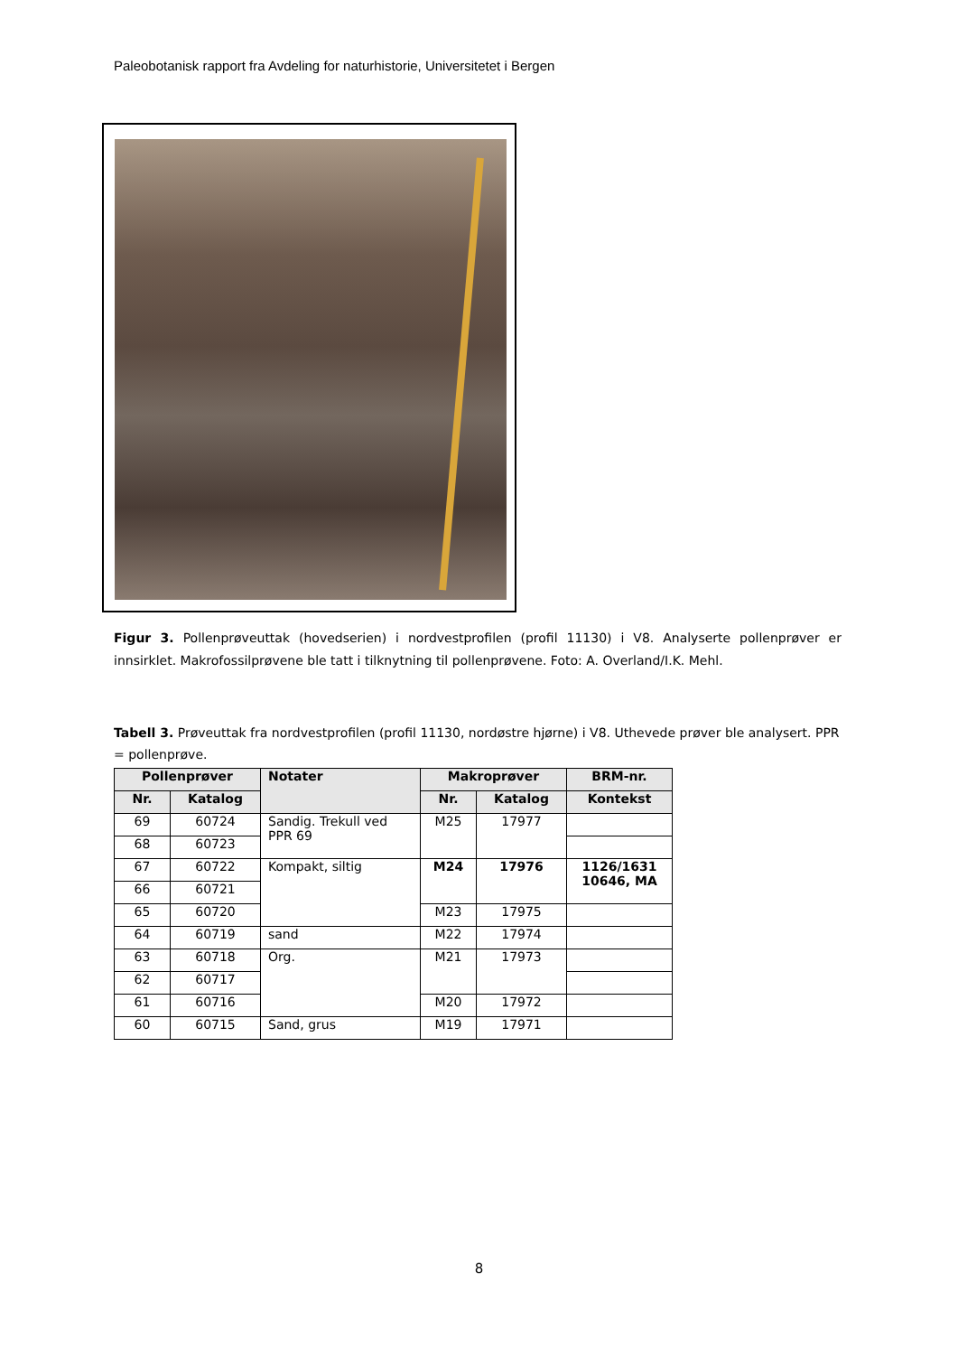Paleobotanisk rapport fra Avdeling for naturhistorie, Universitetet i Bergen
Figur 3. Pollenprøveuttak (hovedserien) i nordvestprofilen (profil 11130) i V8. Analyserte pollenprøver er innsirklet. Makrofossilprøvene ble tatt i tilknytning til pollenprøvene. Foto: A. Overland/I.K. Mehl.
Tabell 3. Prøveuttak fra nordvestprofilen (profil 11130, nordøstre hjørne) i V8. Uthevede prøver ble analysert. PPR = pollenprøve.
| Pollenprøver | | Notater | Makroprøver | | BRM-nr. |
| --- | --- | --- | --- | --- | --- |
| Nr. | Katalog | | Nr. | Katalog | Kontekst |
| 69 | 60724 | Sandig. Trekull ved PPR 69 | M25 | 17977 | |
| 68 | 60723 | | | | |
| 67 | 60722 | Kompakt, siltig | M24 | 17976 | 1126/1631 10646, MA |
| 66 | 60721 | | | | |
| 65 | 60720 | | M23 | 17975 | |
| 64 | 60719 | sand | M22 | 17974 | |
| 63 | 60718 | Org. | M21 | 17973 | |
| 62 | 60717 | | | | |
| 61 | 60716 | | M20 | 17972 | |
| 60 | 60715 | Sand, grus | M19 | 17971 | |
8